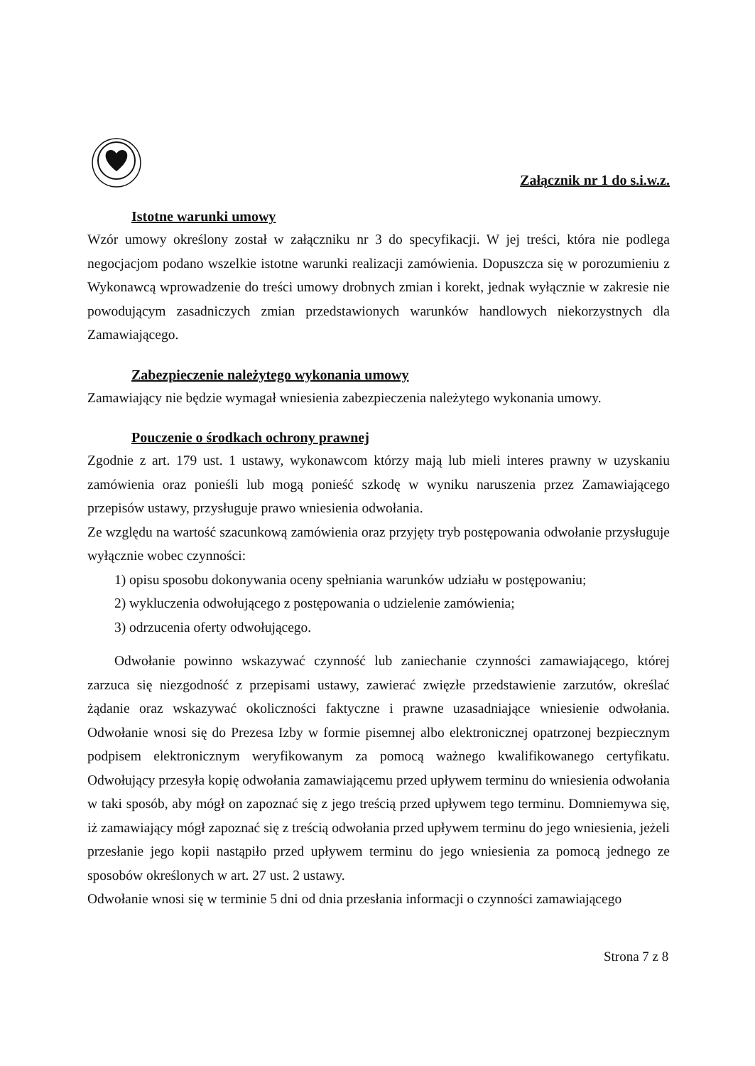Załącznik nr 1 do s.i.w.z.
Istotne warunki umowy
Wzór umowy określony został w załączniku nr 3 do specyfikacji. W jej treści, która nie podlega negocjacjom podano wszelkie istotne warunki realizacji zamówienia. Dopuszcza się w porozumieniu z Wykonawcą wprowadzenie do treści umowy drobnych zmian i korekt, jednak wyłącznie w zakresie nie powodującym zasadniczych zmian przedstawionych warunków handlowych niekorzystnych dla Zamawiającego.
Zabezpieczenie należytego wykonania umowy
Zamawiający nie będzie wymagał wniesienia zabezpieczenia należytego wykonania umowy.
Pouczenie o środkach ochrony prawnej
Zgodnie z art. 179 ust. 1 ustawy, wykonawcom którzy mają lub mieli interes prawny w uzyskaniu zamówienia oraz ponieśli lub mogą ponieść szkodę w wyniku naruszenia przez Zamawiającego przepisów ustawy, przysługuje prawo wniesienia odwołania.
Ze względu na wartość szacunkową zamówienia oraz przyjęty tryb postępowania odwołanie przysługuje wyłącznie wobec czynności:
1) opisu sposobu dokonywania oceny spełniania warunków udziału w postępowaniu;
2) wykluczenia odwołującego z postępowania o udzielenie zamówienia;
3) odrzucenia oferty odwołującego.
Odwołanie powinno wskazywać czynność lub zaniechanie czynności zamawiającego, której zarzuca się niezgodność z przepisami ustawy, zawierać zwięzłe przedstawienie zarzutów, określać żądanie oraz wskazywać okoliczności faktyczne i prawne uzasadniające wniesienie odwołania. Odwołanie wnosi się do Prezesa Izby w formie pisemnej albo elektronicznej opatrzonej bezpiecznym podpisem elektronicznym weryfikowanym za pomocą ważnego kwalifikowanego certyfikatu. Odwołujący przesyła kopię odwołania zamawiającemu przed upływem terminu do wniesienia odwołania w taki sposób, aby mógł on zapoznać się z jego treścią przed upływem tego terminu. Domniemywa się, iż zamawiający mógł zapoznać się z treścią odwołania przed upływem terminu do jego wniesienia, jeżeli przesłanie jego kopii nastąpiło przed upływem terminu do jego wniesienia za pomocą jednego ze sposobów określonych w art. 27 ust. 2 ustawy.
Odwołanie wnosi się w terminie 5 dni od dnia przesłania informacji o czynności zamawiającego
Strona 7 z 8